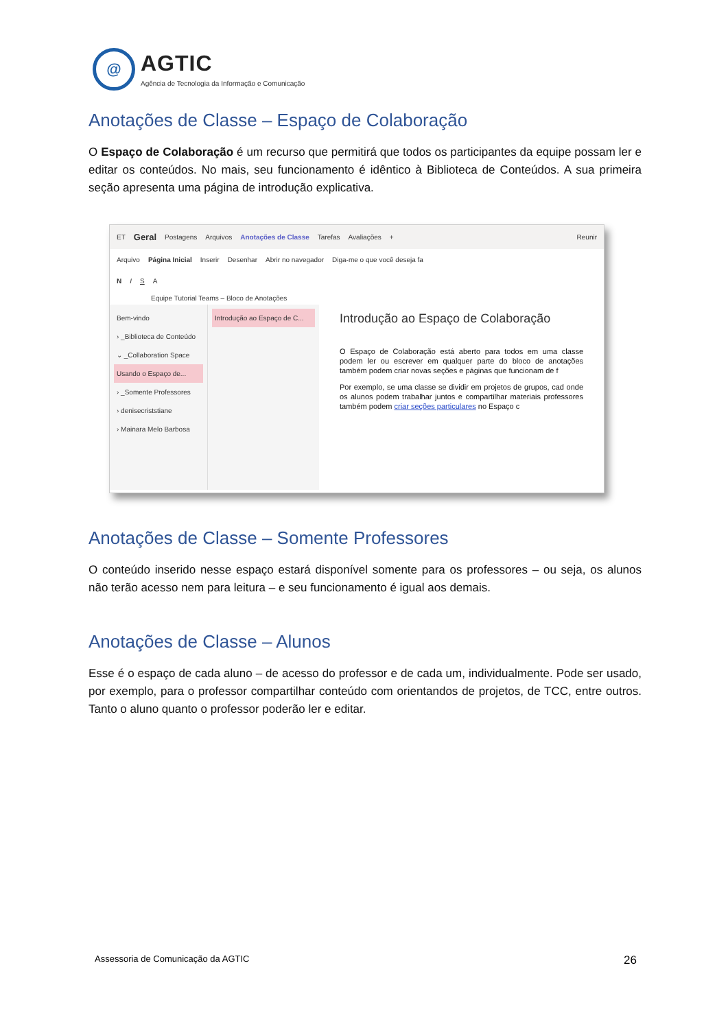@
AGTIC
Agência de Tecnologia da Informação e Comunicação
Anotações de Classe – Espaço de Colaboração
O Espaço de Colaboração é um recurso que permitirá que todos os participantes da equipe possam ler e editar os conteúdos. No mais, seu funcionamento é idêntico à Biblioteca de Conteúdos. A sua primeira seção apresenta uma página de introdução explicativa.
ET Geral Postagens Arquivos Anotações de Classe Tarefas Avaliações + Reunir
Arquivo Página Inicial Inserir Desenhar Abrir no navegador Diga-me o que você deseja fa
N I S A
Equipe Tutorial Teams – Bloco de Anotações
Bem-vindo
› _Biblioteca de Conteúdo
⌄ _Collaboration Space
Usando o Espaço de...
› _Somente Professores
› denisecriststiane
› Mainara Melo Barbosa
Introdução ao Espaço de C...
Introdução ao Espaço de Colaboração
O Espaço de Colaboração está aberto para todos em uma classe podem ler ou escrever em qualquer parte do bloco de anotações também podem criar novas seções e páginas que funcionam de f
Por exemplo, se uma classe se dividir em projetos de grupos, cad onde os alunos podem trabalhar juntos e compartilhar materiais professores também podem criar seções particulares no Espaço c
Anotações de Classe – Somente Professores
O conteúdo inserido nesse espaço estará disponível somente para os professores – ou seja, os alunos não terão acesso nem para leitura – e seu funcionamento é igual aos demais.
Anotações de Classe – Alunos
Esse é o espaço de cada aluno – de acesso do professor e de cada um, individualmente. Pode ser usado, por exemplo, para o professor compartilhar conteúdo com orientandos de projetos, de TCC, entre outros. Tanto o aluno quanto o professor poderão ler e editar.
Assessoria de Comunicação da AGTIC 26